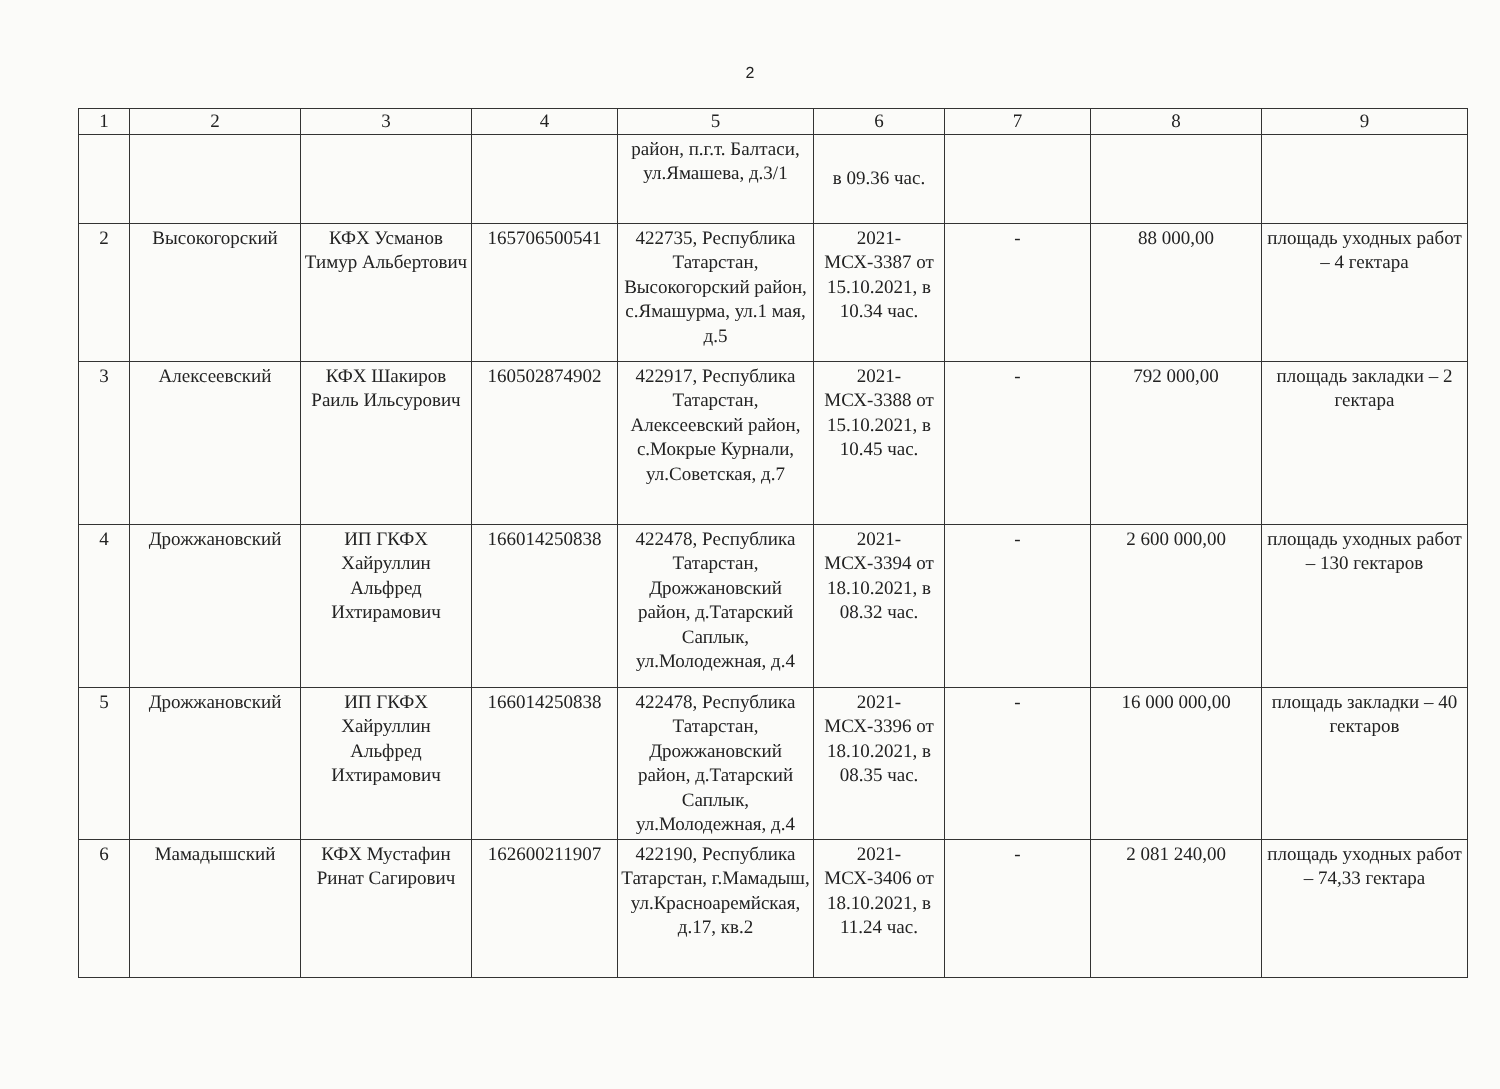2
| 1 | 2 | 3 | 4 | 5 | 6 | 7 | 8 | 9 |
| --- | --- | --- | --- | --- | --- | --- | --- | --- |
| | | | | район, п.г.т. Балтаси, ул.Ямашева, д.3/1 | в 09.36 час. | | | |
| 2 | Высокогорский | КФХ Усманов Тимур Альбертович | 165706500541 | 422735, Республика Татарстан, Высокогорский район, с.Ямашурма, ул.1 мая, д.5 | 2021-МСХ-3387 от 15.10.2021, в 10.34 час. | - | 88 000,00 | площадь уходных работ – 4 гектара |
| 3 | Алексеевский | КФХ Шакиров Раиль Ильсурович | 160502874902 | 422917, Республика Татарстан, Алексеевский район, с.Мокрые Курнали, ул.Советская, д.7 | 2021-МСХ-3388 от 15.10.2021, в 10.45 час. | - | 792 000,00 | площадь закладки – 2 гектара |
| 4 | Дрожжановский | ИП ГКФХ Хайруллин Альфред Ихтирамович | 166014250838 | 422478, Республика Татарстан, Дрожжановский район, д.Татарский Саплык, ул.Молодежная, д.4 | 2021-МСХ-3394 от 18.10.2021, в 08.32 час. | - | 2 600 000,00 | площадь уходных работ – 130 гектаров |
| 5 | Дрожжановский | ИП ГКФХ Хайруллин Альфред Ихтирамович | 166014250838 | 422478, Республика Татарстан, Дрожжановский район, д.Татарский Саплык, ул.Молодежная, д.4 | 2021-МСХ-3396 от 18.10.2021, в 08.35 час. | - | 16 000 000,00 | площадь закладки – 40 гектаров |
| 6 | Мамадышский | КФХ Мустафин Ринат Сагирович | 162600211907 | 422190, Республика Татарстан, г.Мамадыш, ул.Красноаремйская, д.17, кв.2 | 2021-МСХ-3406 от 18.10.2021, в 11.24 час. | - | 2 081 240,00 | площадь уходных работ – 74,33 гектара |